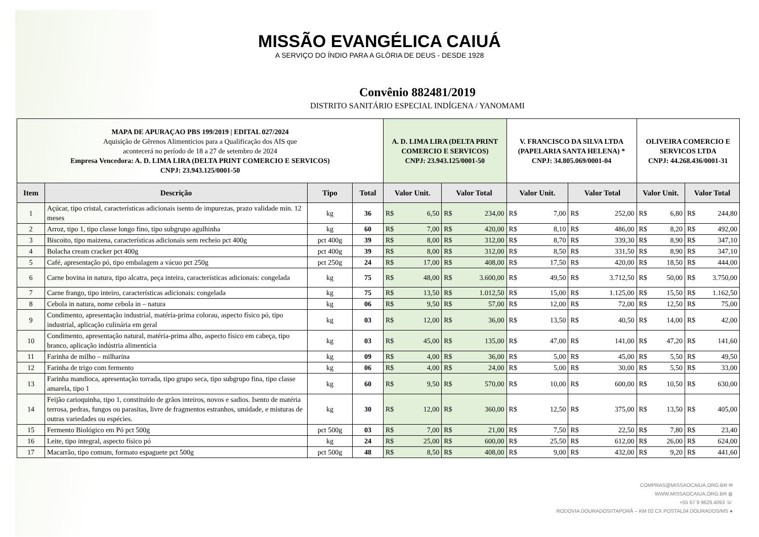MISSÃO EVANGÉLICA CAIUÁ
A SERVIÇO DO ÍNDIO PARA A GLÓRIA DE DEUS - DESDE 1928
Convênio 882481/2019
DISTRITO SANITÁRIO ESPECIAL INDÍGENA / YANOMAMI
| MAPA DE APURAÇAO PBS 199/2019 / EDITAL 027/2024 Aquisição de Gêrenos Alimentícios para a Qualificação dos AIS que acontecerá no período de 18 a 27 de setembro de 2024 Empresa Vencedora: A. D. LIMA LIRA (DELTA PRINT COMERCIO E SERVICOS) CNPJ: 23.943.125/0001-50 | | | | A. D. LIMA LIRA (DELTA PRINT COMERCIO E SERVICOS) CNPJ: 23.943.125/0001-50 | | | | V. FRANCISCO DA SILVA LTDA (PAPELARIA SANTA HELENA) * CNPJ: 34.805.069/0001-04 | | | | OLIVEIRA COMERCIO E SERVICOS LTDA CNPJ: 44.268.436/0001-31 | | | |
| --- | --- | --- | --- | --- | --- | --- | --- | --- | --- | --- | --- | --- | --- | --- | --- |
| Item | Descrição | Tipo | Total | Valor Unit. | | Valor Total | | Valor Unit. | | Valor Total | | Valor Unit. | | Valor Total | |
| 1 | Açúcar, tipo cristal, características adicionais isento de impurezas, prazo validade min. 12 meses | kg | 36 | R$ | 6,50 | R$ | 234,00 | R$ | 7,00 | R$ | 252,00 | R$ | 6,80 | R$ | 244,80 |
| 2 | Arroz, tipo 1, tipo classe longo fino, tipo subgrupo agulhinha | kg | 60 | R$ | 7,00 | R$ | 420,00 | R$ | 8,10 | R$ | 486,00 | R$ | 8,20 | R$ | 492,00 |
| 3 | Biscoito, tipo maizena, características adicionais sem recheio pct 400g | pct 400g | 39 | R$ | 8,00 | R$ | 312,00 | R$ | 8,70 | R$ | 339,30 | R$ | 8,90 | R$ | 347,10 |
| 4 | Bolacha cream cracker pct 400g | pct 400g | 39 | R$ | 8,00 | R$ | 312,00 | R$ | 8,50 | R$ | 331,50 | R$ | 8,90 | R$ | 347,10 |
| 5 | Café, apresentação pó, tipo embalagem a vácuo pct 250g | pct 250g | 24 | R$ | 17,00 | R$ | 408,00 | R$ | 17,50 | R$ | 420,00 | R$ | 18,50 | R$ | 444,00 |
| 6 | Carne bovina in natura, tipo alcatra, peça inteira, características adicionais: congelada | kg | 75 | R$ | 48,00 | R$ | 3.600,00 | R$ | 49,50 | R$ | 3.712,50 | R$ | 50,00 | R$ | 3.750,00 |
| 7 | Carne frango, tipo inteiro, características adicionais: congelada | kg | 75 | R$ | 13,50 | R$ | 1.012,50 | R$ | 15,00 | R$ | 1.125,00 | R$ | 15,50 | R$ | 1.162,50 |
| 8 | Cebola in natura, nome cebola in – natura | kg | 06 | R$ | 9,50 | R$ | 57,00 | R$ | 12,00 | R$ | 72,00 | R$ | 12,50 | R$ | 75,00 |
| 9 | Condimento, apresentação industrial, matéria-prima colorau, aspecto físico pó, tipo industrial, aplicação culinária em geral | kg | 03 | R$ | 12,00 | R$ | 36,00 | R$ | 13,50 | R$ | 40,50 | R$ | 14,00 | R$ | 42,00 |
| 10 | Condimento, apresentação natural, matéria-prima alho, aspecto físico em cabeça, tipo branco, aplicação indústria alimentícia | kg | 03 | R$ | 45,00 | R$ | 135,00 | R$ | 47,00 | R$ | 141,00 | R$ | 47,20 | R$ | 141,60 |
| 11 | Farinha de milho – milharina | kg | 09 | R$ | 4,00 | R$ | 36,00 | R$ | 5,00 | R$ | 45,00 | R$ | 5,50 | R$ | 49,50 |
| 12 | Farinha de trigo com fermento | kg | 06 | R$ | 4,00 | R$ | 24,00 | R$ | 5,00 | R$ | 30,00 | R$ | 5,50 | R$ | 33,00 |
| 13 | Farinha mandioca, apresentação torrada, tipo grupo seca, tipo subgrupo fina, tipo classe amarela, tipo 1 | kg | 60 | R$ | 9,50 | R$ | 570,00 | R$ | 10,00 | R$ | 600,00 | R$ | 10,50 | R$ | 630,00 |
| 14 | Feijão carioquinha, tipo 1, constituído de grãos inteiros, novos e sadios. Isento de matéria terrosa, pedras, fungos ou parasitas, livre de fragmentos estranhos, umidade, e misturas de outras variedades ou espécies. | kg | 30 | R$ | 12,00 | R$ | 360,00 | R$ | 12,50 | R$ | 375,00 | R$ | 13,50 | R$ | 405,00 |
| 15 | Fermento Biológico em Pó pct 500g | pct 500g | 03 | R$ | 7,00 | R$ | 21,00 | R$ | 7,50 | R$ | 22,50 | R$ | 7,80 | R$ | 23,40 |
| 16 | Leite, tipo integral, aspecto físico pó | kg | 24 | R$ | 25,00 | R$ | 600,00 | R$ | 25,50 | R$ | 612,00 | R$ | 26,00 | R$ | 624,00 |
| 17 | Macarrão, tipo comum, formato espaguete pct 500g | pct 500g | 48 | R$ | 8,50 | R$ | 408,00 | R$ | 9,00 | R$ | 432,00 | R$ | 9,20 | R$ | 441,60 |
COMPRAS@MISSAOCAIUA.ORG.BR ✉
WWW.MISSAOCAIUA.ORG.BR ◍
+55 67 9 9629.4093 ☏
RODOVIA DOURADOS/ITAPORÃ – KM 02 CX POSTAL04 DOURADOS/MS ●